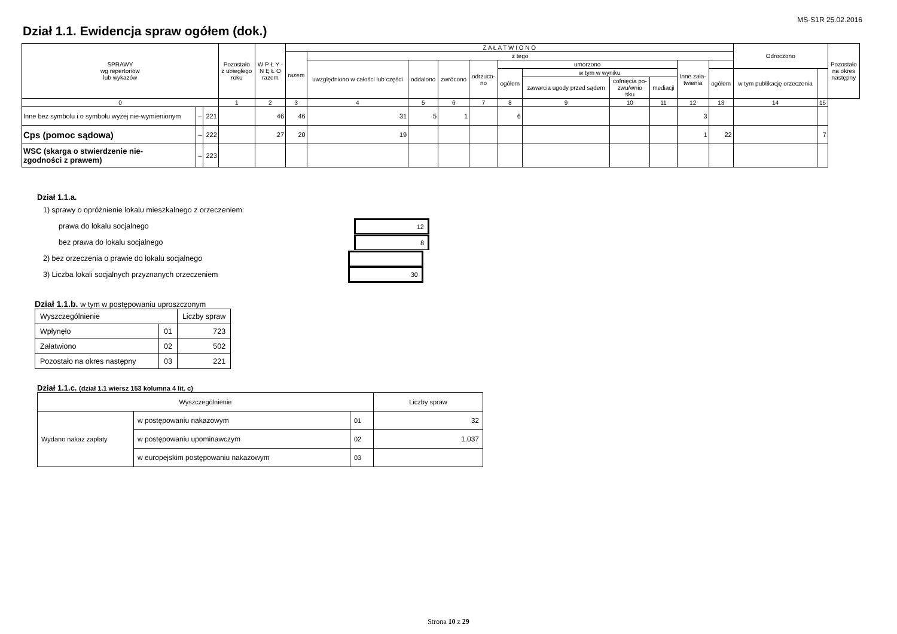MS-S1R 25.02.2016
Dział 1.1. Ewidencja spraw ogółem (dok.)
| SPRAWY wg repertoriów lub wykazów | | | Pozostało z ubiegłego roku | W P Ł Y - N Ę Ł O razem | Z A Ł A T W I O N O | | | | | | | | | | | Odroczono | | Pozostało na okres następny |
| --- | --- | --- | --- | --- | --- | --- | --- | --- | --- | --- | --- | --- | --- | --- | --- | --- | --- | --- |
| | | | | | razem | z tego | | | | | | | | | | | | |
| | | | | | | uwzględniono w całości lub części | oddalono | zwrócono | odrzuco- no | umorzono | | | | Inne zała- twienia | | | | |
| | | | | | | | | | | ogółem | w tym w wyniku | | | | ogółem | w tym publikację orzeczenia | | |
| | | | | | | | | | | | zawarcia ugody przed sądem | cofnięcia po- zwu/wnio sku | mediacji | | | | | |
| 0 | | | 1 | 2 | 3 | 4 | 5 | 6 | 7 | 8 | 9 | 10 | 11 | 12 | 13 | 14 | 15 | |
| Inne bez symbolu i o symbolu wyżej nie-wymienionym | – | 221 | | 46 | 46 | 31 | 5 | 1 | | 6 | | | | 3 | | | | |
| Cps (pomoc sądowa) | – | 222 | | 27 | 20 | 19 | | | | | | | | 1 | 22 | | 7 | |
| WSC (skarga o stwierdzenie nie- zgodności z prawem) | – | 223 | | | | | | | | | | | | | | | | |
Dział 1.1.a.
1) sprawy o opróżnienie lokalu mieszkalnego z orzeczeniem:
prawa do lokalu socjalnego 12
bez prawa do lokalu socjalnego 8
2) bez orzeczenia o prawie do lokalu socjalnego
3) Liczba lokali socjalnych przyznanych orzeczeniem 30
Dział 1.1.b. w tym w postępowaniu uproszczonym
| Wyszczególnienie | | Liczby spraw |
| Wpłynęło | 01 | 723 |
| Załatwiono | 02 | 502 |
| Pozostało na okres następny | 03 | 221 |
Dział 1.1.c. (dział 1.1 wiersz 153 kolumna 4 lit. c)
| Wyszczególnienie | | | Liczby spraw |
| Wydano nakaz zapłaty | w postępowaniu nakazowym | 01 | 32 |
| | w postępowaniu upominawczym | 02 | 1.037 |
| | w europejskim postępowaniu nakazowym | 03 | |
Strona 10 z 29